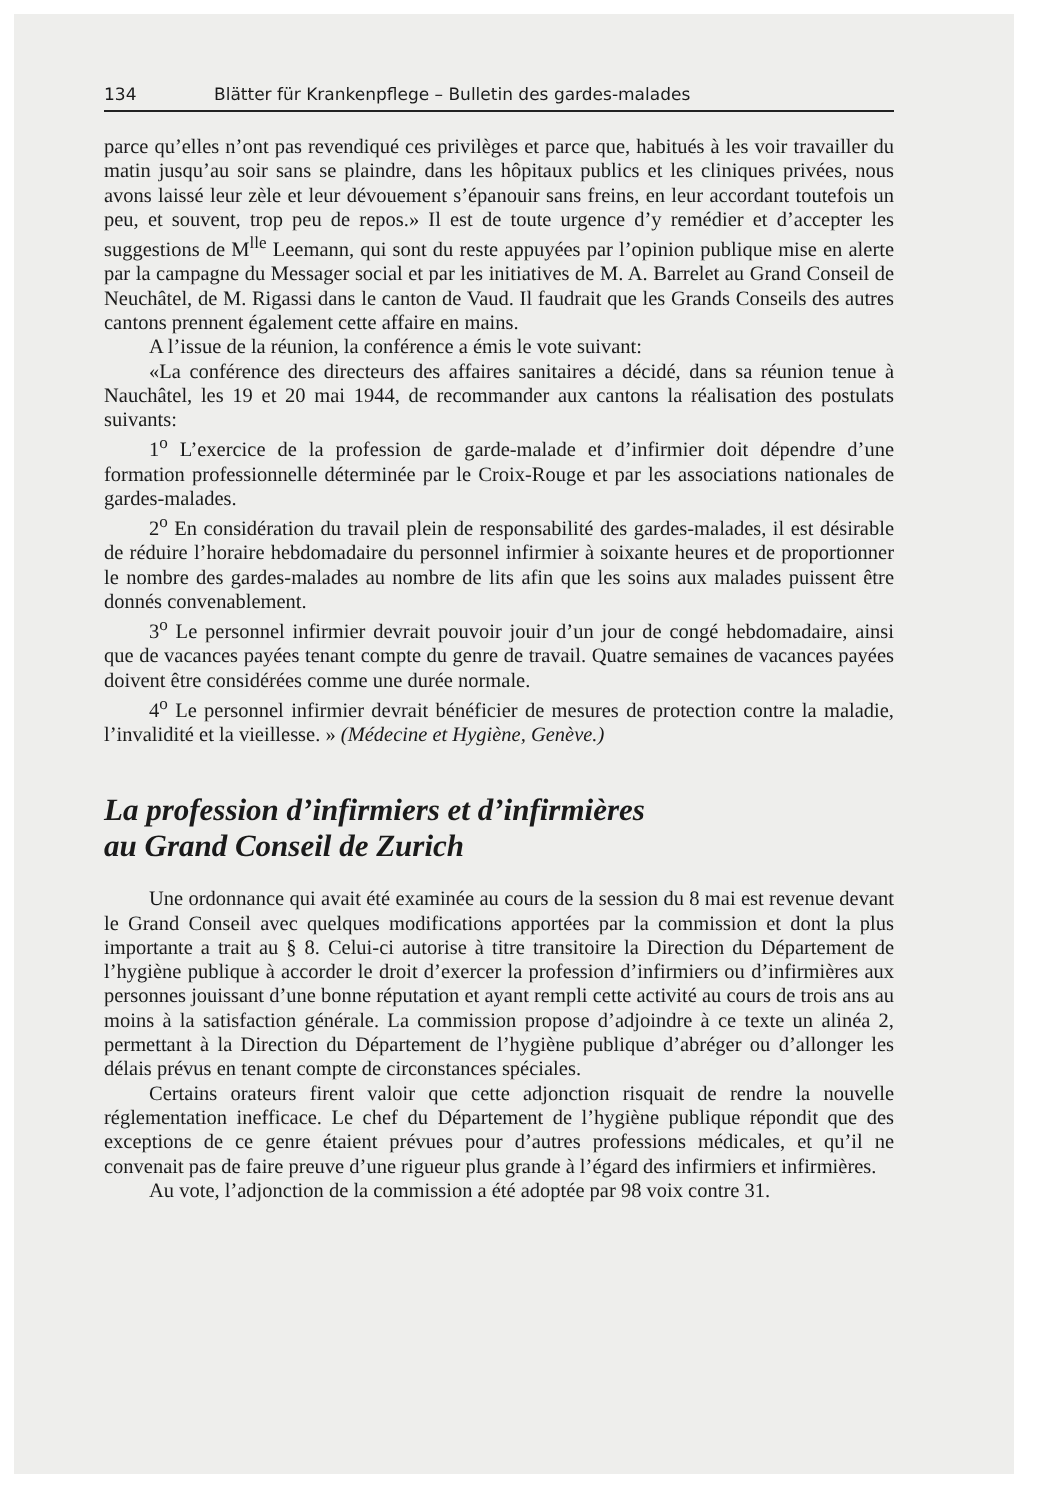134 Blätter für Krankenpflege – Bulletin des gardes-malades
parce qu’elles n’ont pas revendiqué ces privilèges et parce que, habitués à les voir travailler du matin jusqu’au soir sans se plaindre, dans les hôpitaux publics et les cliniques privées, nous avons laissé leur zèle et leur dévouement s’épanouir sans freins, en leur accordant toutefois un peu, et souvent, trop peu de repos.» Il est de toute urgence d’y remédier et d’accepter les suggestions de M<sup>lle</sup> Leemann, qui sont du reste appuyées par l’opinion publique mise en alerte par la campagne du Messager social et par les initiatives de M. A. Barrelet au Grand Conseil de Neuchâtel, de M. Rigassi dans le canton de Vaud. Il faudrait que les Grands Conseils des autres cantons prennent également cette affaire en mains.
A l’issue de la réunion, la conférence a émis le vote suivant:
«La conférence des directeurs des affaires sanitaires a décidé, dans sa réunion tenue à Nauchâtel, les 19 et 20 mai 1944, de recommander aux cantons la réalisation des postulats suivants:
1<sup>o</sup> L’exercice de la profession de garde-malade et d’infirmier doit dépendre d’une formation professionnelle déterminée par le Croix-Rouge et par les associations nationales de gardes-malades.
2<sup>o</sup> En considération du travail plein de responsabilité des gardes-malades, il est désirable de réduire l’horaire hebdomadaire du personnel infirmier à soixante heures et de proportionner le nombre des gardes-malades au nombre de lits afin que les soins aux malades puissent être donnés convenablement.
3<sup>o</sup> Le personnel infirmier devrait pouvoir jouir d’un jour de congé hebdomadaire, ainsi que de vacances payées tenant compte du genre de travail. Quatre semaines de vacances payées doivent être considérées comme une durée normale.
4<sup>o</sup> Le personnel infirmier devrait bénéficier de mesures de protection contre la maladie, l’invalidité et la vieillesse. » (Médecine et Hygiène, Genève.)
La profession d’infirmiers et d’infirmières
au Grand Conseil de Zurich
Une ordonnance qui avait été examinée au cours de la session du 8 mai est revenue devant le Grand Conseil avec quelques modifications apportées par la commission et dont la plus importante a trait au § 8. Celui-ci autorise à titre transitoire la Direction du Département de l’hygiène publique à accorder le droit d’exercer la profession d’infirmiers ou d’infirmières aux personnes jouissant d’une bonne réputation et ayant rempli cette activité au cours de trois ans au moins à la satisfaction générale. La commission propose d’adjoindre à ce texte un alinéa 2, permettant à la Direction du Département de l’hygiène publique d’abréger ou d’allonger les délais prévus en tenant compte de circonstances spéciales.
Certains orateurs firent valoir que cette adjonction risquait de rendre la nouvelle réglementation inefficace. Le chef du Département de l’hygiène publique répondit que des exceptions de ce genre étaient prévues pour d’autres professions médicales, et qu’il ne convenait pas de faire preuve d’une rigueur plus grande à l’égard des infirmiers et infirmières.
Au vote, l’adjonction de la commission a été adoptée par 98 voix contre 31.